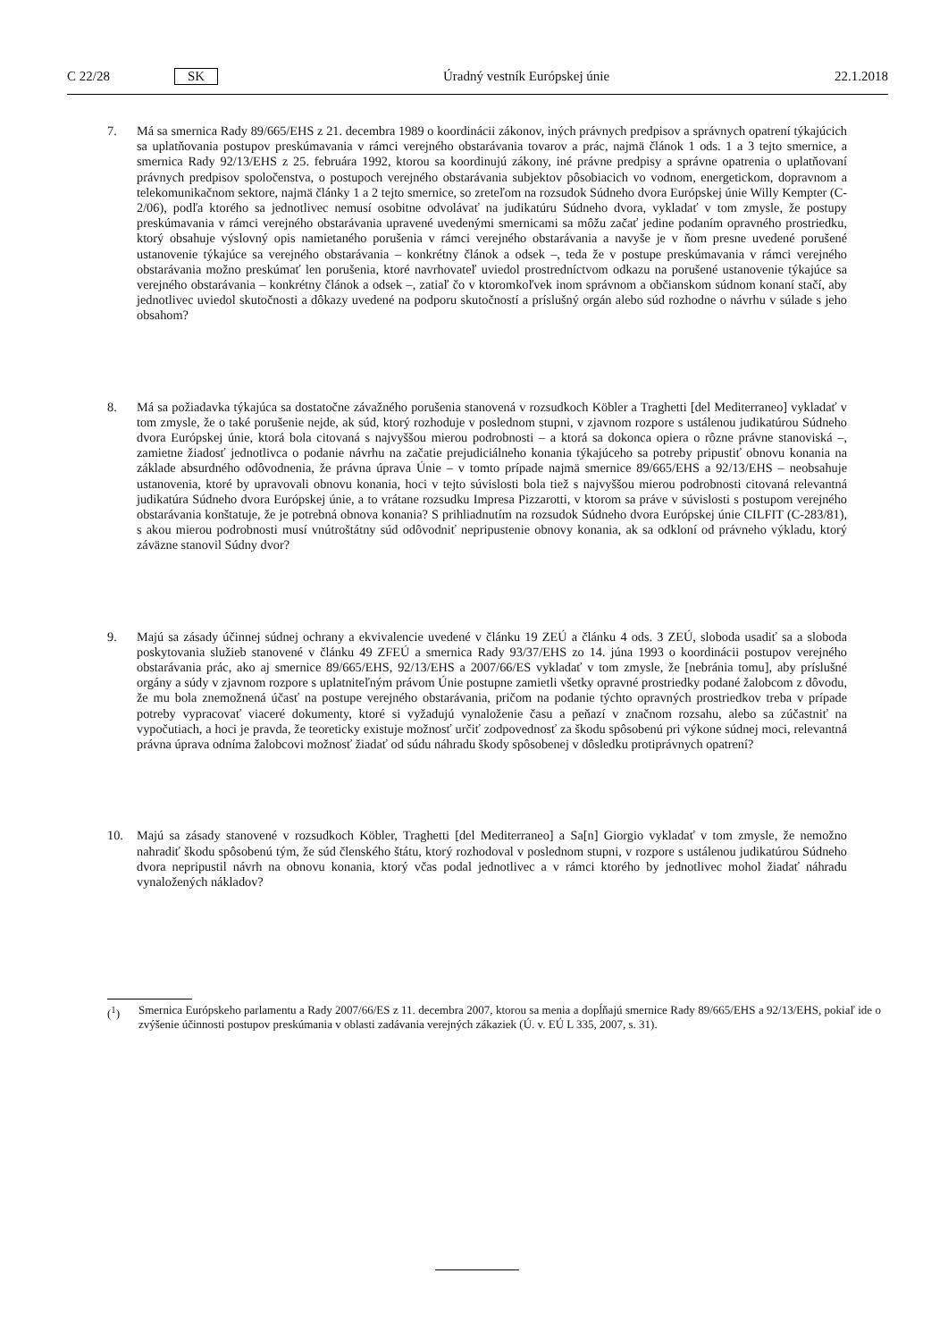C 22/28 SK Úradný vestník Európskej únie 22.1.2018
7. Má sa smernica Rady 89/665/EHS z 21. decembra 1989 o koordinácii zákonov, iných právnych predpisov a správnych opatrení týkajúcich sa uplatňovania postupov preskúmavania v rámci verejného obstarávania tovarov a prác, najmä článok 1 ods. 1 a 3 tejto smernice, a smernica Rady 92/13/EHS z 25. februára 1992, ktorou sa koordinujú zákony, iné právne predpisy a správne opatrenia o uplatňovaní právnych predpisov spoločenstva, o postupoch verejného obstarávania subjektov pôsobiacich vo vodnom, energetickom, dopravnom a telekomunikačnom sektore, najmä články 1 a 2 tejto smernice, so zreteľom na rozsudok Súdneho dvora Európskej únie Willy Kempter (C-2/06), podľa ktorého sa jednotlivec nemusí osobitne odvolávať na judikatúru Súdneho dvora, vykladať v tom zmysle, že postupy preskúmavania v rámci verejného obstarávania upravené uvedenými smernicami sa môžu začať jedine podaním opravného prostriedku, ktorý obsahuje výslovný opis namietaného porušenia v rámci verejného obstarávania a navyše je v ňom presne uvedené porušené ustanovenie týkajúce sa verejného obstarávania – konkrétny článok a odsek –, teda že v postupe preskúmavania v rámci verejného obstarávania možno preskúmať len porušenia, ktoré navrhovateľ uviedol prostredníctvom odkazu na porušené ustanovenie týkajúce sa verejného obstarávania – konkrétny článok a odsek –, zatiaľ čo v ktoromkoľvek inom správnom a občianskom súdnom konaní stačí, aby jednotlivec uviedol skutočnosti a dôkazy uvedené na podporu skutočností a príslušný orgán alebo súd rozhodne o návrhu v súlade s jeho obsahom?
8. Má sa požiadavka týkajúca sa dostatočne závažného porušenia stanovená v rozsudkoch Köbler a Traghetti [del Mediterraneo] vykladať v tom zmysle, že o také porušenie nejde, ak súd, ktorý rozhoduje v poslednom stupni, v zjavnom rozpore s ustálenou judikatúrou Súdneho dvora Európskej únie, ktorá bola citovaná s najvyššou mierou podrobnosti – a ktorá sa dokonca opiera o rôzne právne stanoviská –, zamietne žiadosť jednotlivca o podanie návrhu na začatie prejudiciálneho konania týkajúceho sa potreby pripustiť obnovu konania na základe absurdného odôvodnenia, že právna úprava Únie – v tomto prípade najmä smernice 89/665/EHS a 92/13/EHS – neobsahuje ustanovenia, ktoré by upravovali obnovu konania, hoci v tejto súvislosti bola tiež s najvyššou mierou podrobnosti citovaná relevantná judikatúra Súdneho dvora Európskej únie, a to vrátane rozsudku Impresa Pizzarotti, v ktorom sa práve v súvislosti s postupom verejného obstarávania konštatuje, že je potrebná obnova konania? S prihliadnutím na rozsudok Súdneho dvora Európskej únie CILFIT (C-283/81), s akou mierou podrobnosti musí vnútroštátny súd odôvodniť nepripustenie obnovy konania, ak sa odkloní od právneho výkladu, ktorý záväzne stanovil Súdny dvor?
9. Majú sa zásady účinnej súdnej ochrany a ekvivalencie uvedené v článku 19 ZEÚ a článku 4 ods. 3 ZEÚ, sloboda usadiť sa a sloboda poskytovania služieb stanovené v článku 49 ZFEÚ a smernica Rady 93/37/EHS zo 14. júna 1993 o koordinácii postupov verejného obstarávania prác, ako aj smernice 89/665/EHS, 92/13/EHS a 2007/66/ES vykladať v tom zmysle, že [nebránia tomu], aby príslušné orgány a súdy v zjavnom rozpore s uplatniteľným právom Únie postupne zamietli všetky opravné prostriedky podané žalobcom z dôvodu, že mu bola znemožnená účasť na postupe verejného obstarávania, pričom na podanie týchto opravných prostriedkov treba v prípade potreby vypracovať viaceré dokumenty, ktoré si vyžadujú vynaloženie času a peňazí v značnom rozsahu, alebo sa zúčastniť na vypočutiach, a hoci je pravda, že teoreticky existuje možnosť určiť zodpovednosť za škodu spôsobenú pri výkone súdnej moci, relevantná právna úprava odníma žalobcovi možnosť žiadať od súdu náhradu škody spôsobenej v dôsledku protiprávnych opatrení?
10. Majú sa zásady stanovené v rozsudkoch Köbler, Traghetti [del Mediterraneo] a Sa[n] Giorgio vykladať v tom zmysle, že nemožno nahradiť škodu spôsobenú tým, že súd členského štátu, ktorý rozhodoval v poslednom stupni, v rozpore s ustálenou judikatúrou Súdneho dvora nepripustil návrh na obnovu konania, ktorý včas podal jednotlivec a v rámci ktorého by jednotlivec mohol žiadať náhradu vynaložených nákladov?
(<sup>1</sup>) Smernica Európskeho parlamentu a Rady 2007/66/ES z 11. decembra 2007, ktorou sa menia a dopĺňajú smernice Rady 89/665/EHS a 92/13/EHS, pokiaľ ide o zvýšenie účinnosti postupov preskúmania v oblasti zadávania verejných zákaziek (Ú. v. EÚ L 335, 2007, s. 31).